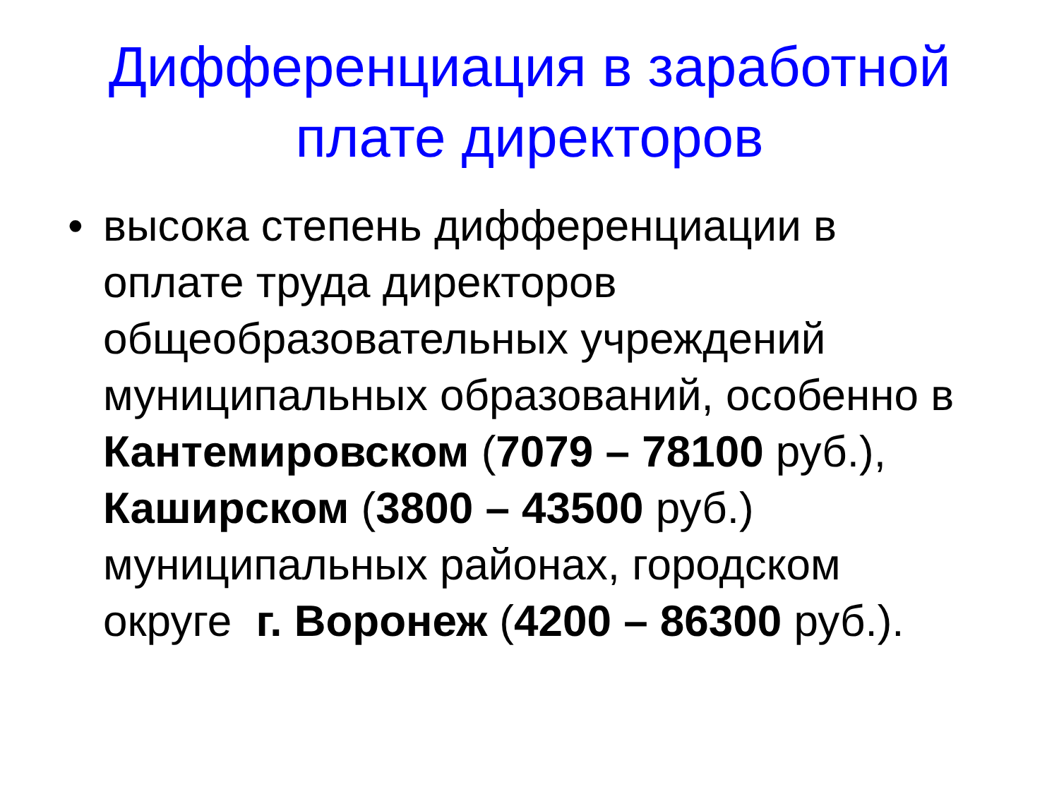Дифференциация в заработной
плате директоров
• высока степень дифференциации в оплате труда директоров общеобразовательных учреждений муниципальных образований, особенно в Кантемировском (7079 – 78100 руб.), Каширском (3800 – 43500 руб.) муниципальных районах, городском округе г. Воронеж (4200 – 86300 руб.).